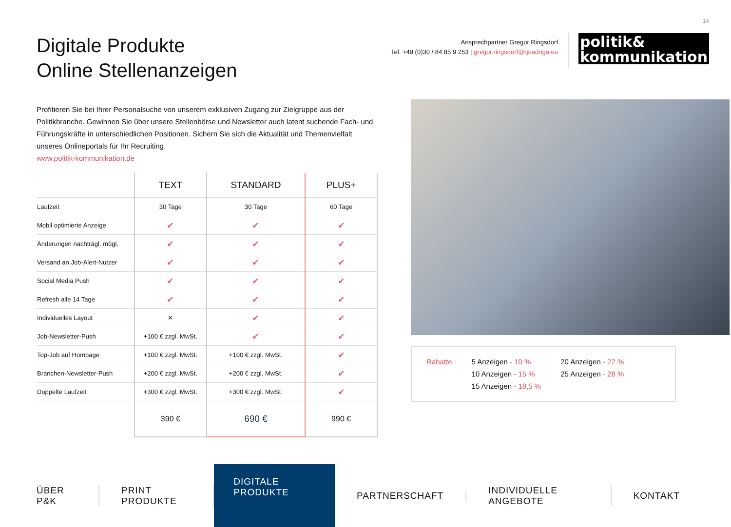14
Digitale Produkte
Online Stellenanzeigen
Ansprechpartner Gregor Ringsdorf
Tel. +49 (0)30 / 84 85 9 253 | gregor.ringsdorf@quadriga.eu
politik&
kommunikation
Profitieren Sie bei Ihrer Personalsuche von unserem exklusiven Zugang zur Zielgruppe aus der Politikbranche. Gewinnen Sie über unsere Stellenbörse und Newsletter auch latent suchende Fach- und Führungskräfte in unterschiedlichen Positionen. Sichern Sie sich die Aktualität und Themenvielfalt unseres Onlineportals für Ihr Recruiting.
www.politik-kommunikation.de
| | TEXT | STANDARD | PLUS+ |
| --- | --- | --- | --- |
| Laufzeit | 30 Tage | 30 Tage | 60 Tage |
| Mobil optimierte Anzeige | ✔ | ✔ | ✔ |
| Änderungen nachträgl. mögl. | ✔ | ✔ | ✔ |
| Versand an Job-Alert-Nutzer | ✔ | ✔ | ✔ |
| Social Media Push | ✔ | ✔ | ✔ |
| Refresh alle 14 Tage | ✔ | ✔ | ✔ |
| Individuelles Layout | ✕ | ✔ | ✔ |
| Job-Newsletter-Push | +100 € zzgl. MwSt. | ✔ | ✔ |
| Top-Job auf Hompage | +100 € zzgl. MwSt. | +100 € zzgl. MwSt. | ✔ |
| Branchen-Newsletter-Push | +200 € zzgl. MwSt. | +200 € zzgl. MwSt. | ✔ |
| Doppelte Laufzeit | +300 € zzgl. MwSt. | +300 € zzgl. MwSt. | ✔ |
| | 390 € | 690 € | 990 € |
Rabatte 5 Anzeigen - 10 %
10 Anzeigen - 15 %
15 Anzeigen - 18,5 %
20 Anzeigen - 22 %
25 Anzeigen - 28 %
ÜBER P&K PRINT PRODUKTE DIGITALE PRODUKTE PARTNERSCHAFT INDIVIDUELLE ANGEBOTE KONTAKT